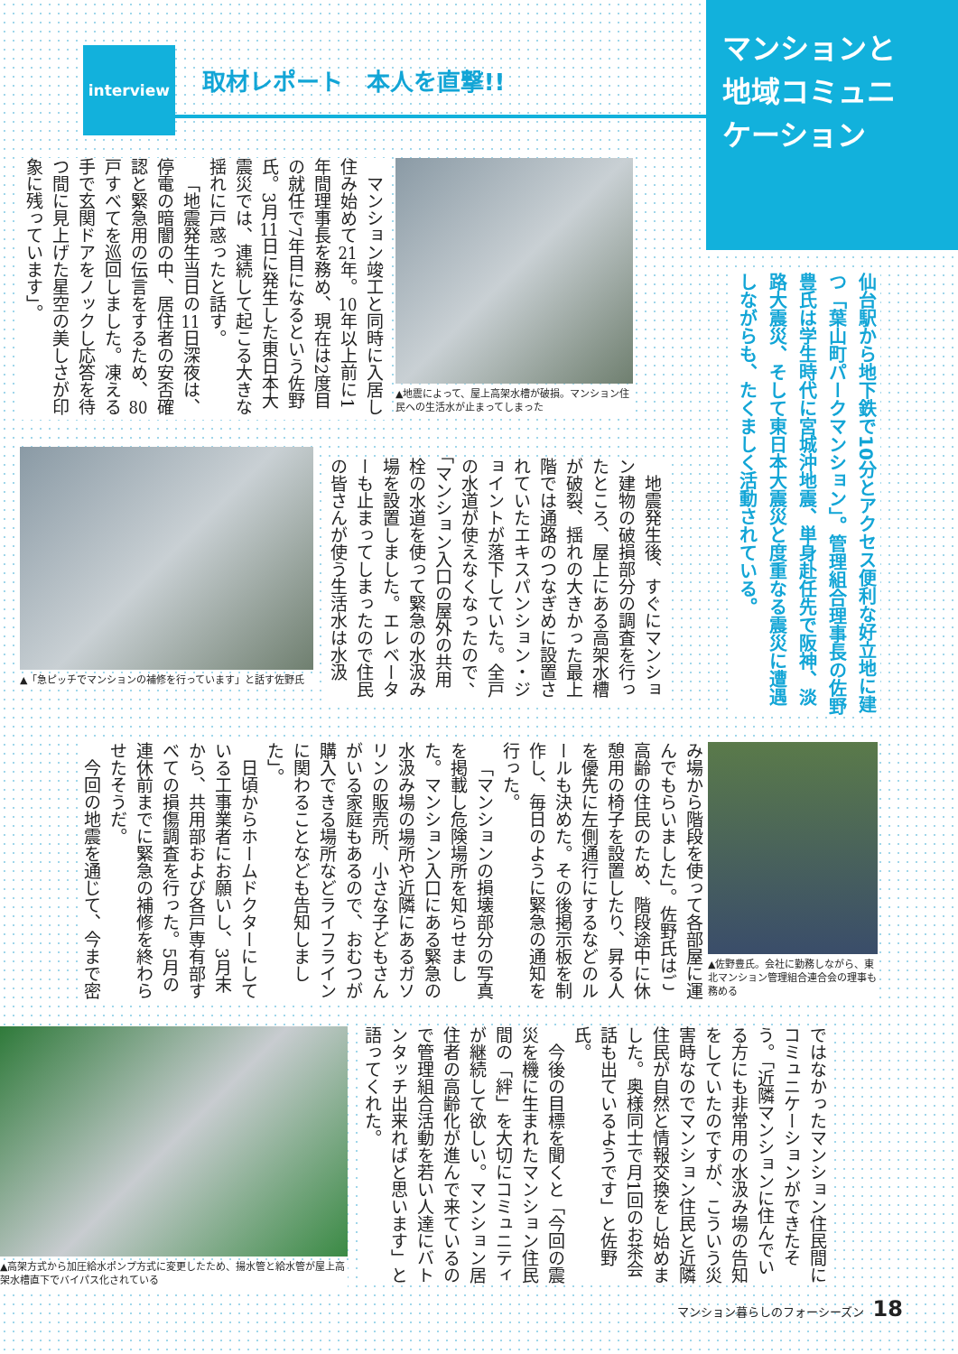マンションと
地域コミュニ
ケーション
仙台駅から地下鉄で10分とアクセス便利な好立地に建つ「葉山町パークマンション」。管理組合理事長の佐野豊氏は学生時代に宮城沖地震、単身赴任先で阪神、淡路大震災、そして東日本大震災と度重なる震災に遭遇しながらも、たくましく活動されている。
interview
取材レポート　本人を直撃!!
▲地震によって、屋上高架水槽が破損。マンション住民への生活水が止まってしまった
マンション竣工と同時に入居し住み始めて21年。10年以上前に1年間理事長を務め、現在は2度目の就任で7年目になるという佐野氏。3月11日に発生した東日本大震災では、連続して起こる大きな揺れに戸惑ったと話す。
「地震発生当日の11日深夜は、停電の暗闇の中、居住者の安否確認と緊急用の伝言をするため、80戸すべてを巡回しました。凍える手で玄関ドアをノックし応答を待つ間に見上げた星空の美しさが印象に残っています」。
地震発生後、すぐにマンション建物の破損部分の調査を行ったところ、屋上にある高架水槽が破裂、揺れの大きかった最上階では通路のつなぎめに設置されていたエキスパンション・ジョイントが落下していた。全戸の水道が使えなくなったので、「マンション入口の屋外の共用栓の水道を使って緊急の水汲み場を設置しました。エレベーターも止まってしまったので住民の皆さんが使う生活水は水汲
▲「急ピッチでマンションの補修を行っています」と話す佐野氏
▲佐野豊氏。会社に勤務しながら、東北マンション管理組合連合会の理事も務める
み場から階段を使って各部屋に運んでもらいました」。佐野氏はご高齢の住民のため、階段途中に休憩用の椅子を設置したり、昇る人を優先に左側通行にするなどのルールも決めた。その後掲示板を制作し、毎日のように緊急の通知を行った。
「マンションの損壊部分の写真を掲載し危険場所を知らせました。マンション入口にある緊急の水汲み場の場所や近隣にあるガソリンの販売所、小さな子どもさんがいる家庭もあるので、おむつが購入できる場所などライフラインに関わることなども告知しました」。
日頃からホームドクターにしている工事業者にお願いし、3月末から、共用部および各戸専有部すべての損傷調査を行った。5月の連休前までに緊急の補修を終わらせたそうだ。
今回の地震を通じて、今まで密
ではなかったマンション住民間にコミュニケーションができたそう。「近隣マンションに住んでいる方にも非常用の水汲み場の告知をしていたのですが、こういう災害時なのでマンション住民と近隣住民が自然と情報交換をし始めました。奥様同士で月1回のお茶会話も出ているようです」と佐野氏。
今後の目標を聞くと「今回の震災を機に生まれたマンション住民間の「絆」を大切にコミュニティが継続して欲しい。マンション居住者の高齢化が進んで来ているので管理組合活動を若い人達にバトンタッチ出来ればと思います」と語ってくれた。
▲高架方式から加圧給水ポンプ方式に変更したため、揚水管と給水管が屋上高架水槽直下でバイパス化されている
マンション暮らしのフォーシーズン 18